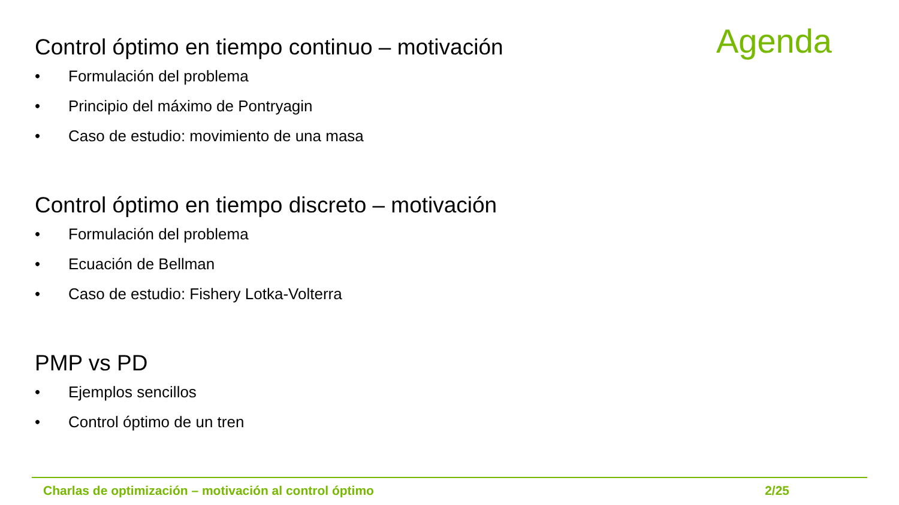Agenda
Control óptimo en tiempo continuo – motivación
• Formulación del problema
• Principio del máximo de Pontryagin
• Caso de estudio: movimiento de una masa
Control óptimo en tiempo discreto – motivación
• Formulación del problema
• Ecuación de Bellman
• Caso de estudio: Fishery Lotka-Volterra
PMP vs PD
• Ejemplos sencillos
• Control óptimo de un tren
Charlas de optimización – motivación al control óptimo 2/25